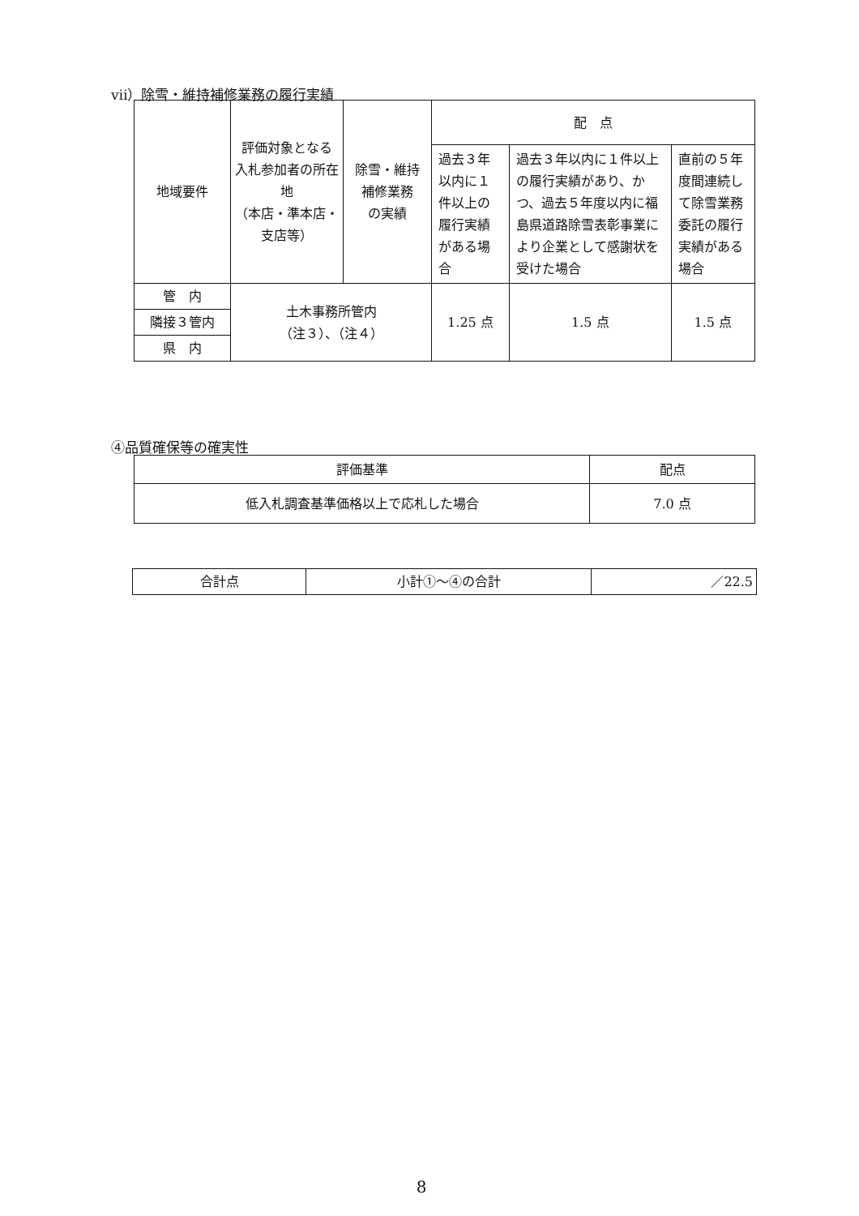ⅶ）除雪・維持補修業務の履行実績
| 地域要件 | 評価対象となる 入札参加者の所在地 （本店・準本店・支店等） | 除雪・維持 補修業務 の実績 | 配 点 | | |
| --- | --- | --- | --- | --- | --- |
| | | | 過去３年以内に１件以上の履行実績がある場合 | 過去３年以内に１件以上の履行実績があり、かつ、過去５年度以内に福島県道路除雪表彰事業により企業として感謝状を受けた場合 | 直前の５年度間連続して除雪業務委託の履行実績がある場合 |
| 管 内 | 土木事務所管内 （注３）、（注４） | | 1.25 点 | 1.5 点 | 1.5 点 |
| 隣接３管内 | | | | | |
| 県 内 | | | | | |
④品質確保等の確実性
| 評価基準 | 配点 |
| --- | --- |
| 低入札調査基準価格以上で応札した場合 | 7.0 点 |
| 合計点 | 小計①～④の合計 | ／22.5 |
8